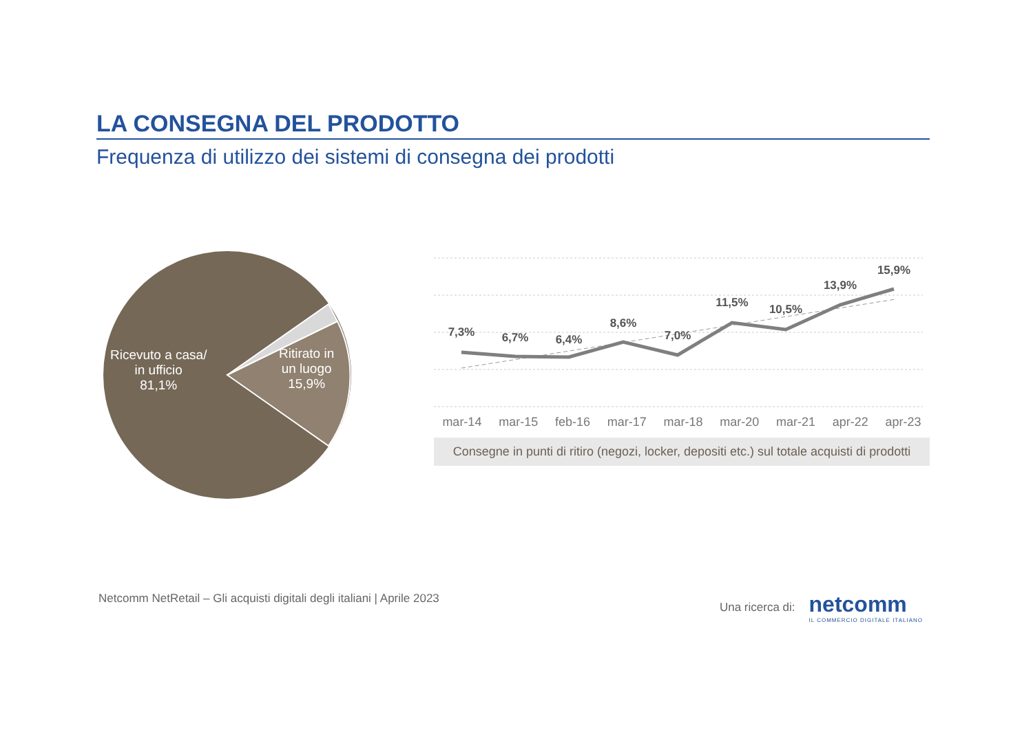LA CONSEGNA DEL PRODOTTO
Frequenza di utilizzo dei sistemi di consegna dei prodotti
Ricevuto a casa/
in ufficio
81,1%
Ritirato in
un luogo
15,9%
7,3%
6,7%
6,4%
8,6%
7,0%
11,5%
10,5%
13,9%
15,9%
mar-14 mar-15 feb-16 mar-17 mar-18 mar-20 mar-21 apr-22 apr-23
Consegne in punti di ritiro (negozi, locker, depositi etc.) sul totale acquisti di prodotti
Netcomm NetRetail – Gli acquisti digitali degli italiani | Aprile 2023 Una ricerca di: netcomm
IL COMMERCIO DIGITALE ITALIANO